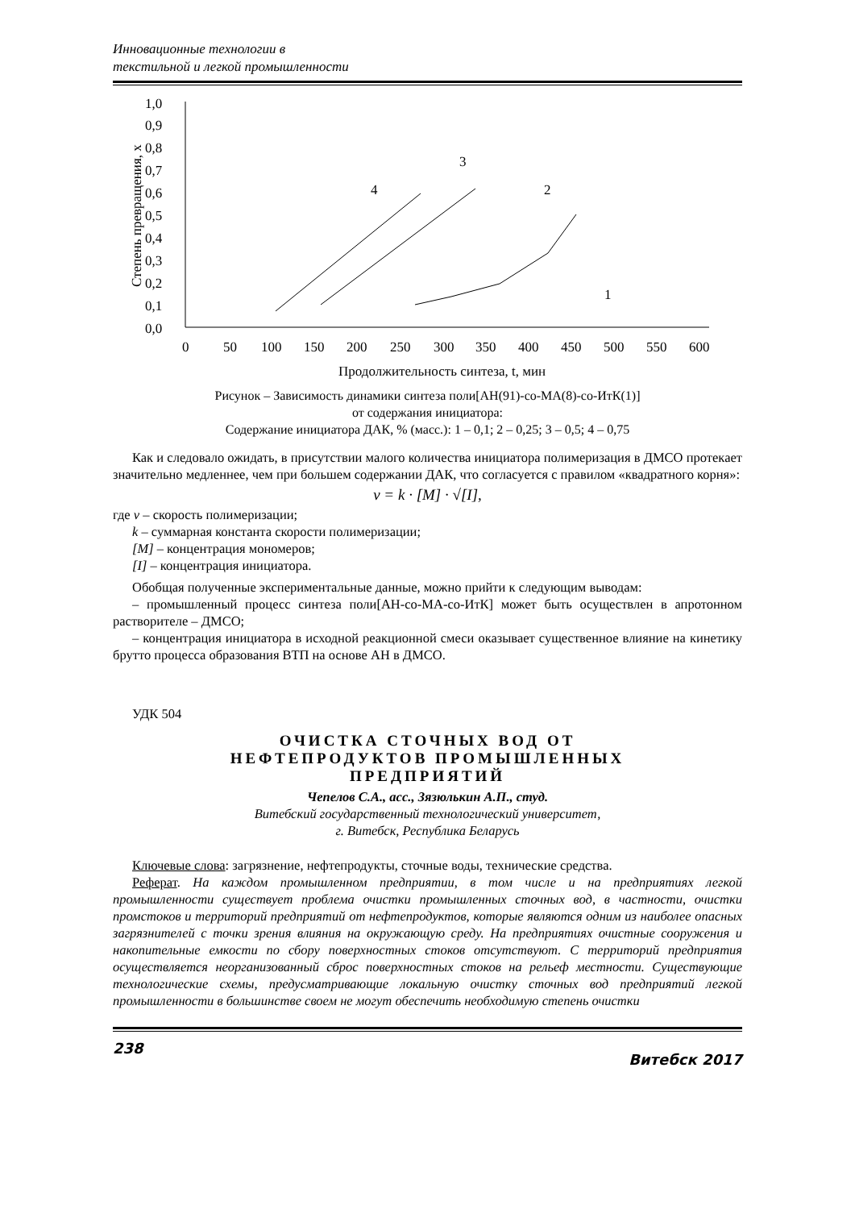Инновационные технологии в
текстильной и легкой промышленности
1,0
0,9
0,8
0,7
0,6
0,5
0,4
0,3
0,2
0,1
0,0
0
50
100
150
200
250
300
350
400
450
500
550
600
Продолжительность синтеза, t, мин
Степень превращения, x
4
3
2
1
Рисунок – Зависимость динамики синтеза поли[АН(91)-со-МА(8)-со-ИтК(1)]
от содержания инициатора:
Содержание инициатора ДАК, % (масс.): 1 – 0,1; 2 – 0,25; 3 – 0,5; 4 – 0,75
Как и следовало ожидать, в присутствии малого количества инициатора полимеризация в ДМСО протекает значительно медленнее, чем при большем содержании ДАК, что согласуется с правилом «квадратного корня»:
v = k · [M] · √[I],
где v – скорость полимеризации;
k – суммарная константа скорости полимеризации;
[M] – концентрация мономеров;
[I] – концентрация инициатора.
Обобщая полученные экспериментальные данные, можно прийти к следующим выводам:
– промышленный процесс синтеза поли[АН-со-МА-со-ИтК] может быть осуществлен в апротонном растворителе – ДМСО;
– концентрация инициатора в исходной реакционной смеси оказывает существенное влияние на кинетику брутто процесса образования ВТП на основе АН в ДМСО.
УДК 504
ОЧИСТКА СТОЧНЫХ ВОД ОТ
НЕФТЕПРОДУКТОВ ПРОМЫШЛЕННЫХ
ПРЕДПРИЯТИЙ
Чепелов С.А., асс., Зязюлькин А.П., студ.
Витебский государственный технологический университет,
г. Витебск, Республика Беларусь
Ключевые слова: загрязнение, нефтепродукты, сточные воды, технические средства.
Реферат. На каждом промышленном предприятии, в том числе и на предприятиях легкой промышленности существует проблема очистки промышленных сточных вод, в частности, очистки промстоков и территорий предприятий от нефтепродуктов, которые являются одним из наиболее опасных загрязнителей с точки зрения влияния на окружающую среду. На предприятиях очистные сооружения и накопительные емкости по сбору поверхностных стоков отсутствуют. С территорий предприятия осуществляется неорганизованный сброс поверхностных стоков на рельеф местности. Существующие технологические схемы, предусматривающие локальную очистку сточных вод предприятий легкой промышленности в большинстве своем не могут обеспечить необходимую степень очистки
238 Витебск 2017